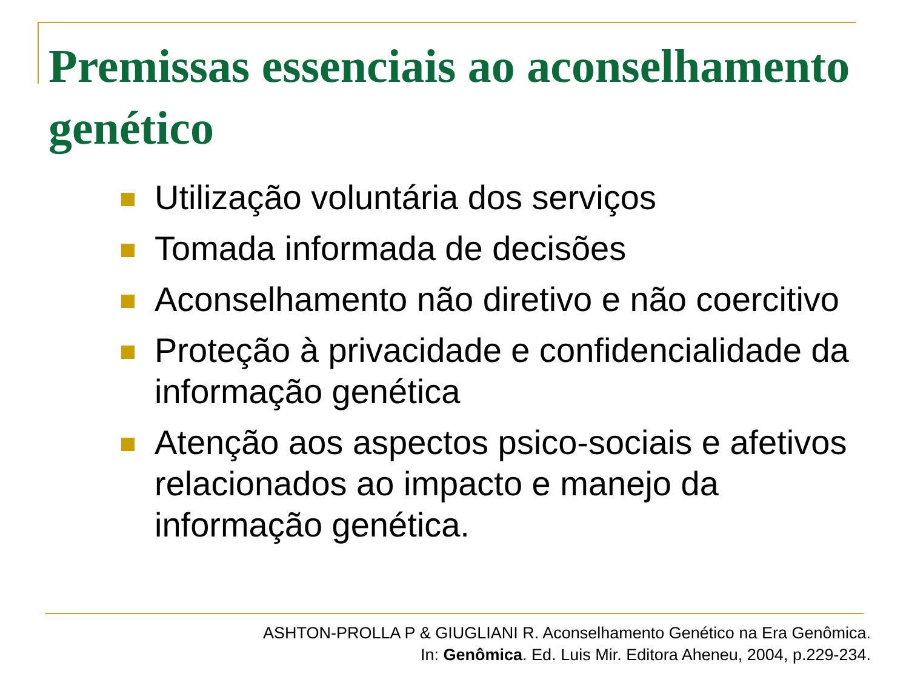Premissas essenciais ao aconselhamento genético
Utilização voluntária dos serviços
Tomada informada de decisões
Aconselhamento não diretivo e não coercitivo
Proteção à privacidade e confidencialidade da informação genética
Atenção aos aspectos psico-sociais e afetivos relacionados ao impacto e manejo da informação genética.
ASHTON-PROLLA P & GIUGLIANI R. Aconselhamento Genético na Era Genômica.
In: Genômica. Ed. Luis Mir. Editora Aheneu, 2004, p.229-234.